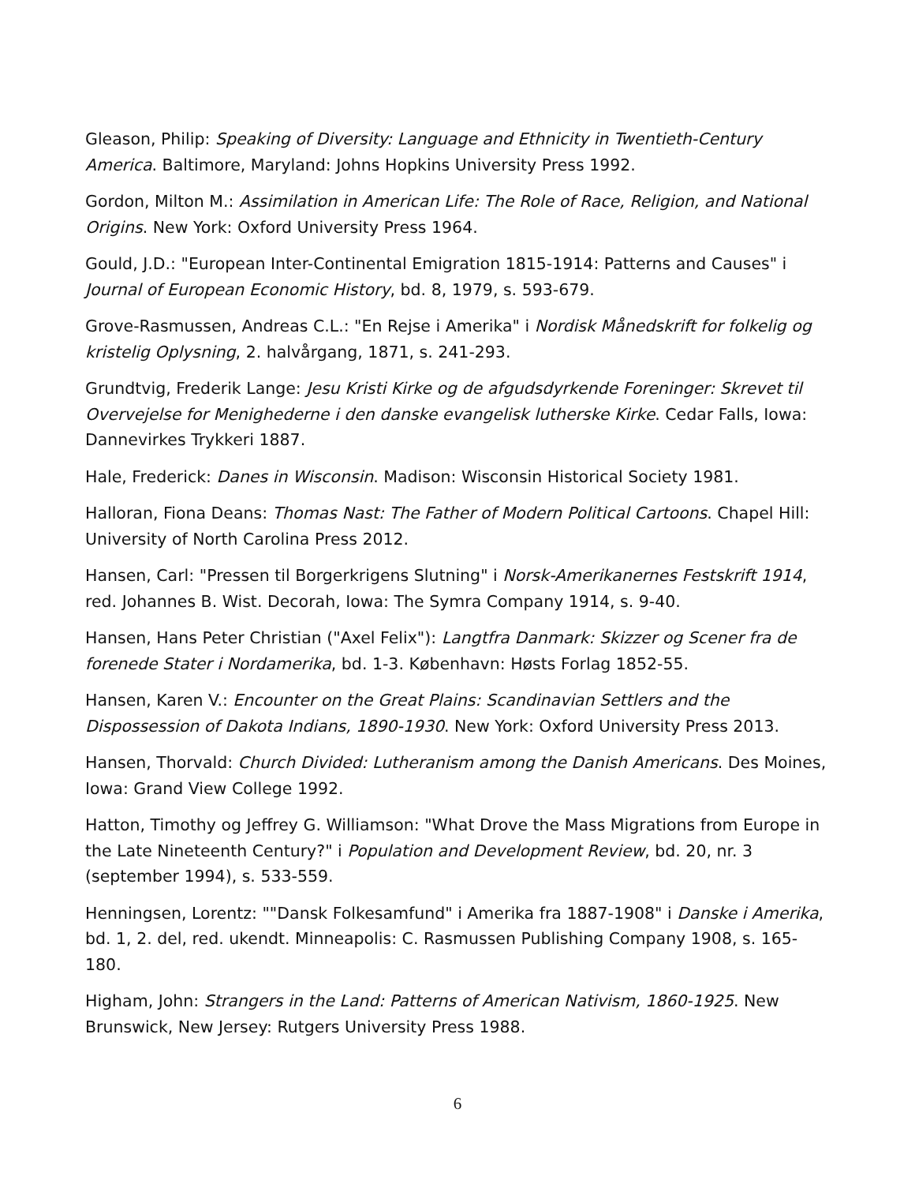Gleason, Philip: Speaking of Diversity: Language and Ethnicity in Twentieth-Century America. Baltimore, Maryland: Johns Hopkins University Press 1992.
Gordon, Milton M.: Assimilation in American Life: The Role of Race, Religion, and National Origins. New York: Oxford University Press 1964.
Gould, J.D.: "European Inter-Continental Emigration 1815-1914: Patterns and Causes" i Journal of European Economic History, bd. 8, 1979, s. 593-679.
Grove-Rasmussen, Andreas C.L.: "En Rejse i Amerika" i Nordisk Månedskrift for folkelig og kristelig Oplysning, 2. halvårgang, 1871, s. 241-293.
Grundtvig, Frederik Lange: Jesu Kristi Kirke og de afgudsdyrkende Foreninger: Skrevet til Overvejelse for Menighederne i den danske evangelisk lutherske Kirke. Cedar Falls, Iowa: Dannevirkes Trykkeri 1887.
Hale, Frederick: Danes in Wisconsin. Madison: Wisconsin Historical Society 1981.
Halloran, Fiona Deans: Thomas Nast: The Father of Modern Political Cartoons. Chapel Hill: University of North Carolina Press 2012.
Hansen, Carl: "Pressen til Borgerkrigens Slutning" i Norsk-Amerikanernes Festskrift 1914, red. Johannes B. Wist. Decorah, Iowa: The Symra Company 1914, s. 9-40.
Hansen, Hans Peter Christian ("Axel Felix"): Langtfra Danmark: Skizzer og Scener fra de forenede Stater i Nordamerika, bd. 1-3. København: Høsts Forlag 1852-55.
Hansen, Karen V.: Encounter on the Great Plains: Scandinavian Settlers and the Dispossession of Dakota Indians, 1890-1930. New York: Oxford University Press 2013.
Hansen, Thorvald: Church Divided: Lutheranism among the Danish Americans. Des Moines, Iowa: Grand View College 1992.
Hatton, Timothy og Jeffrey G. Williamson: "What Drove the Mass Migrations from Europe in the Late Nineteenth Century?" i Population and Development Review, bd. 20, nr. 3 (september 1994), s. 533-559.
Henningsen, Lorentz: ""Dansk Folkesamfund" i Amerika fra 1887-1908" i Danske i Amerika, bd. 1, 2. del, red. ukendt. Minneapolis: C. Rasmussen Publishing Company 1908, s. 165-180.
Higham, John: Strangers in the Land: Patterns of American Nativism, 1860-1925. New Brunswick, New Jersey: Rutgers University Press 1988.
6